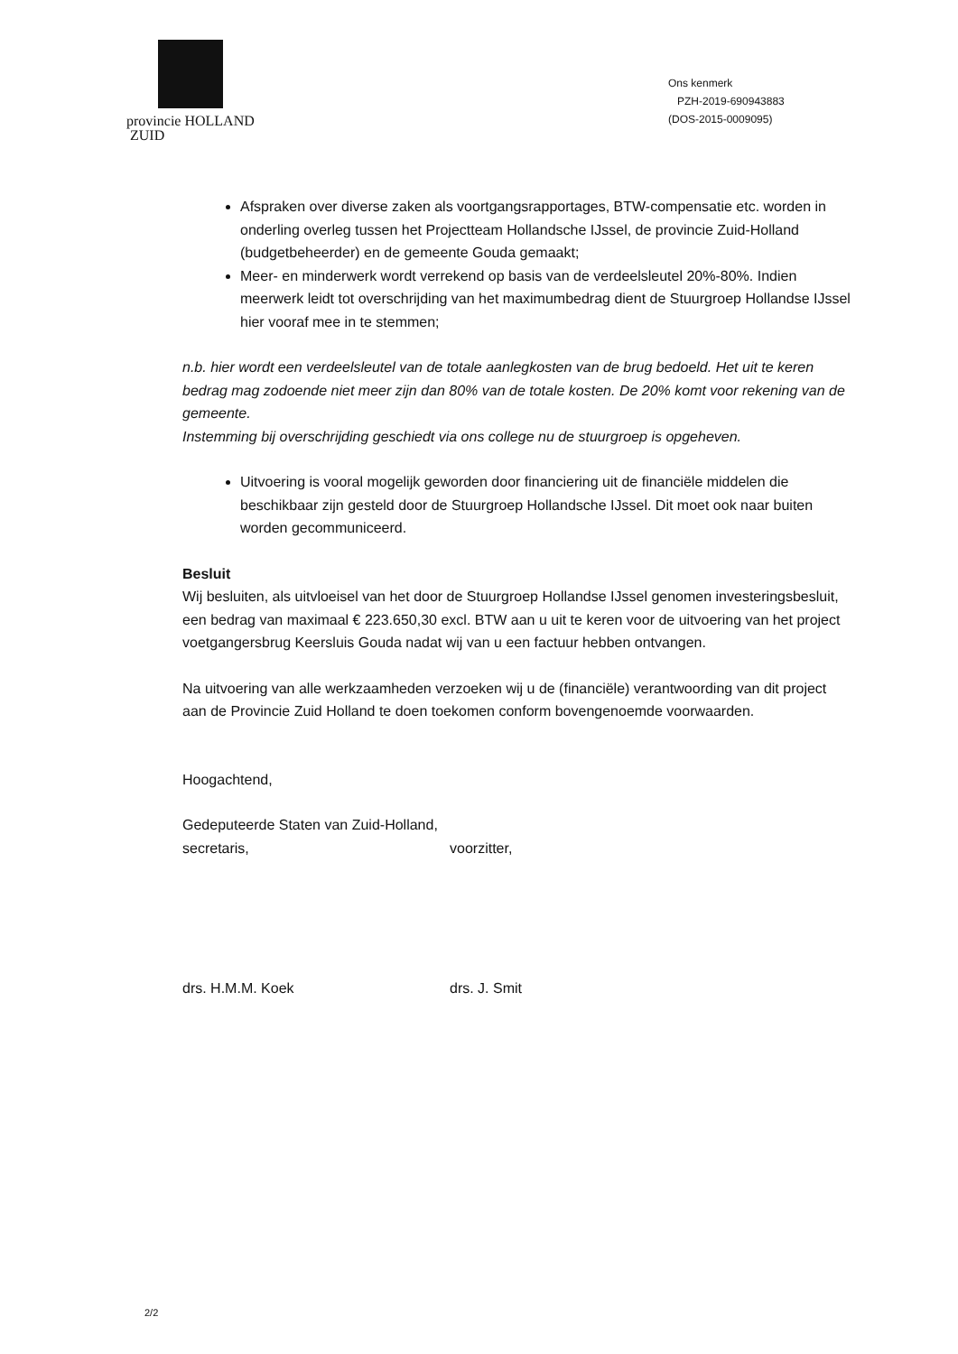provincie HOLLAND
ZUID
Ons kenmerk
PZH-2019-690943883
(DOS-2015-0009095)
Afspraken over diverse zaken als voortgangsrapportages, BTW-compensatie etc. worden in onderling overleg tussen het Projectteam Hollandsche IJssel, de provincie Zuid-Holland (budgetbeheerder) en de gemeente Gouda gemaakt;
Meer- en minderwerk wordt verrekend op basis van de verdeelsleutel 20%-80%. Indien meerwerk leidt tot overschrijding van het maximumbedrag dient de Stuurgroep Hollandse IJssel hier vooraf mee in te stemmen;
n.b. hier wordt een verdeelsleutel van de totale aanlegkosten van de brug bedoeld. Het uit te keren bedrag mag zodoende niet meer zijn dan 80% van de totale kosten. De 20% komt voor rekening van de gemeente.
Instemming bij overschrijding geschiedt via ons college nu de stuurgroep is opgeheven.
Uitvoering is vooral mogelijk geworden door financiering uit de financiële middelen die beschikbaar zijn gesteld door de Stuurgroep Hollandsche IJssel. Dit moet ook naar buiten worden gecommuniceerd.
Besluit
Wij besluiten, als uitvloeisel van het door de Stuurgroep Hollandse IJssel genomen investeringsbesluit, een bedrag van maximaal € 223.650,30 excl. BTW aan u uit te keren voor de uitvoering van het project voetgangersbrug Keersluis Gouda nadat wij van u een factuur hebben ontvangen.
Na uitvoering van alle werkzaamheden verzoeken wij u de (financiële) verantwoording van dit project aan de Provincie Zuid Holland te doen toekomen conform bovengenoemde voorwaarden.
Hoogachtend,
Gedeputeerde Staten van Zuid-Holland,
secretaris, voorzitter,
drs. H.M.M. Koek drs. J. Smit
2/2